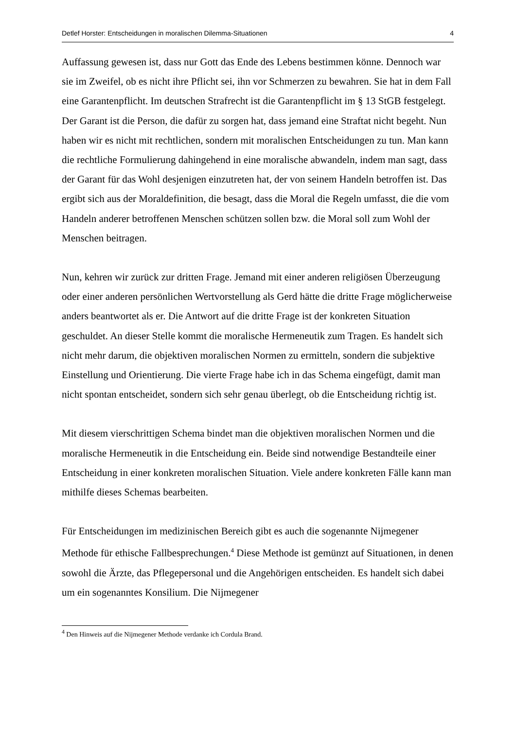Detlef Horster: Entscheidungen in moralischen Dilemma-Situationen 4
Auffassung gewesen ist, dass nur Gott das Ende des Lebens bestimmen könne. Dennoch war sie im Zweifel, ob es nicht ihre Pflicht sei, ihn vor Schmerzen zu bewahren. Sie hat in dem Fall eine Garantenpflicht. Im deutschen Strafrecht ist die Garantenpflicht im § 13 StGB festgelegt. Der Garant ist die Person, die dafür zu sorgen hat, dass jemand eine Straftat nicht begeht. Nun haben wir es nicht mit rechtlichen, sondern mit moralischen Entscheidungen zu tun. Man kann die rechtliche Formulierung dahingehend in eine moralische abwandeln, indem man sagt, dass der Garant für das Wohl desjenigen einzutreten hat, der von seinem Handeln betroffen ist. Das ergibt sich aus der Moraldefinition, die besagt, dass die Moral die Regeln umfasst, die die vom Handeln anderer betroffenen Menschen schützen sollen bzw. die Moral soll zum Wohl der Menschen beitragen.
Nun, kehren wir zurück zur dritten Frage. Jemand mit einer anderen religiösen Überzeugung oder einer anderen persönlichen Wertvorstellung als Gerd hätte die dritte Frage möglicherweise anders beantwortet als er. Die Antwort auf die dritte Frage ist der konkreten Situation geschuldet. An dieser Stelle kommt die moralische Hermeneutik zum Tragen. Es handelt sich nicht mehr darum, die objektiven moralischen Normen zu ermitteln, sondern die subjektive Einstellung und Orientierung. Die vierte Frage habe ich in das Schema eingefügt, damit man nicht spontan entscheidet, sondern sich sehr genau überlegt, ob die Entscheidung richtig ist.
Mit diesem vierschrittigen Schema bindet man die objektiven moralischen Normen und die moralische Hermeneutik in die Entscheidung ein. Beide sind notwendige Bestandteile einer Entscheidung in einer konkreten moralischen Situation. Viele andere konkreten Fälle kann man mithilfe dieses Schemas bearbeiten.
Für Entscheidungen im medizinischen Bereich gibt es auch die sogenannte Nijmegener Methode für ethische Fallbesprechungen.<sup>4</sup> Diese Methode ist gemünzt auf Situationen, in denen sowohl die Ärzte, das Pflegepersonal und die Angehörigen entscheiden. Es handelt sich dabei um ein sogenanntes Konsilium. Die Nijmegener
<sup>4</sup> Den Hinweis auf die Nijmegener Methode verdanke ich Cordula Brand.